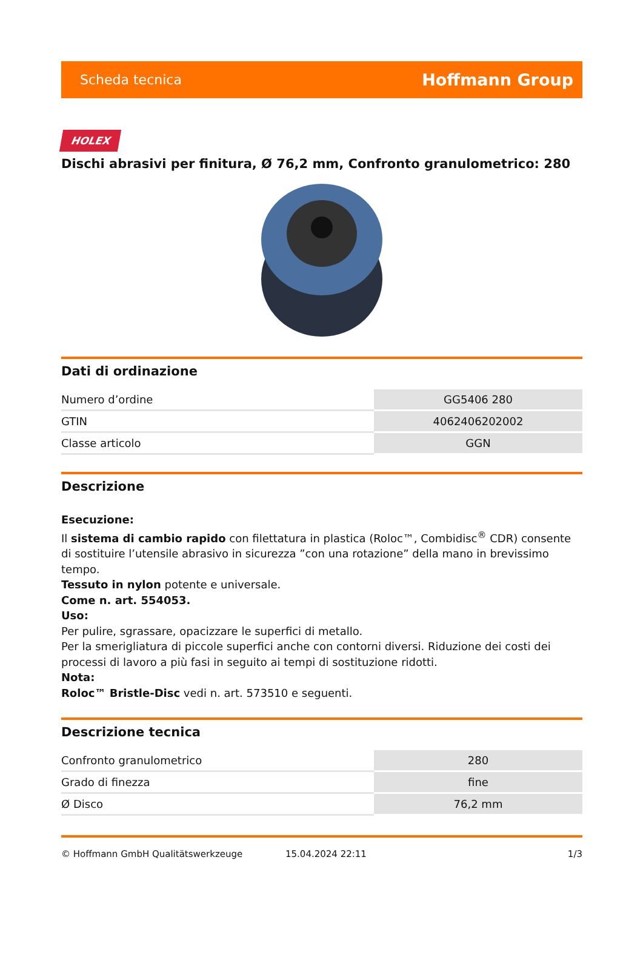Scheda tecnica Hoffmann Group
HOLEX
Dischi abrasivi per finitura, Ø 76,2 mm, Confronto granulometrico: 280
Dati di ordinazione
| Numero d’ordine | GG5406 280 |
| GTIN | 4062406202002 |
| Classe articolo | GGN |
Descrizione
Esecuzione:
Il sistema di cambio rapido con filettatura in plastica (Roloc™, Combidisc<sup>®</sup> CDR) consente di sostituire l’utensile abrasivo in sicurezza ”con una rotazione” della mano in brevissimo tempo.
Tessuto in nylon potente e universale.
Come n. art. 554053.
Uso:
Per pulire, sgrassare, opacizzare le superfici di metallo.
Per la smerigliatura di piccole superfici anche con contorni diversi. Riduzione dei costi dei processi di lavoro a più fasi in seguito ai tempi di sostituzione ridotti.
Nota:
Roloc™ Bristle-Disc vedi n. art. 573510 e seguenti.
Descrizione tecnica
| Confronto granulometrico | 280 |
| Grado di finezza | fine |
| Ø Disco | 76,2 mm |
© Hoffmann GmbH Qualitätswerkzeuge 15.04.2024 22:11 1/3